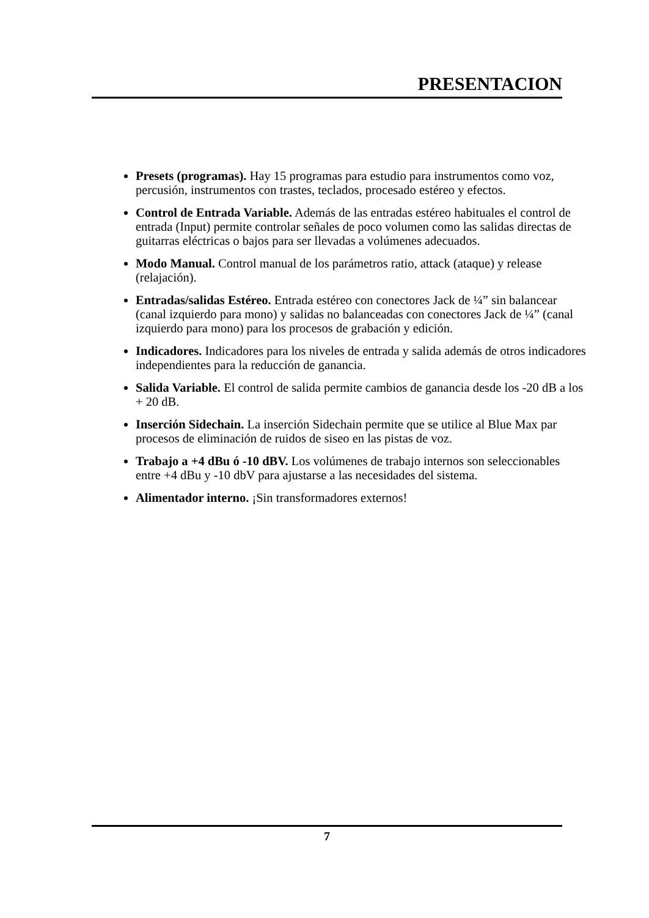PRESENTACION
Presets (programas). Hay 15 programas para estudio para instrumentos como voz, percusión, instrumentos con trastes, teclados, procesado estéreo y efectos.
Control de Entrada Variable. Además de las entradas estéreo habituales el control de entrada (Input) permite controlar señales de poco volumen como las salidas directas de guitarras eléctricas o bajos para ser llevadas a volúmenes adecuados.
Modo Manual. Control manual de los parámetros ratio, attack (ataque) y release (relajación).
Entradas/salidas Estéreo. Entrada estéreo con conectores Jack de ¼” sin balancear (canal izquierdo para mono) y salidas no balanceadas con conectores Jack de ¼” (canal izquierdo para mono) para los procesos de grabación y edición.
Indicadores. Indicadores para los niveles de entrada y salida además de otros indicadores independientes para la reducción de ganancia.
Salida Variable. El control de salida permite cambios de ganancia desde los -20 dB a los + 20 dB.
Inserción Sidechain. La inserción Sidechain permite que se utilice al Blue Max par procesos de eliminación de ruidos de siseo en las pistas de voz.
Trabajo a +4 dBu ó -10 dBV. Los volúmenes de trabajo internos son seleccionables entre +4 dBu y -10 dbV para ajustarse a las necesidades del sistema.
Alimentador interno. ¡Sin transformadores externos!
7